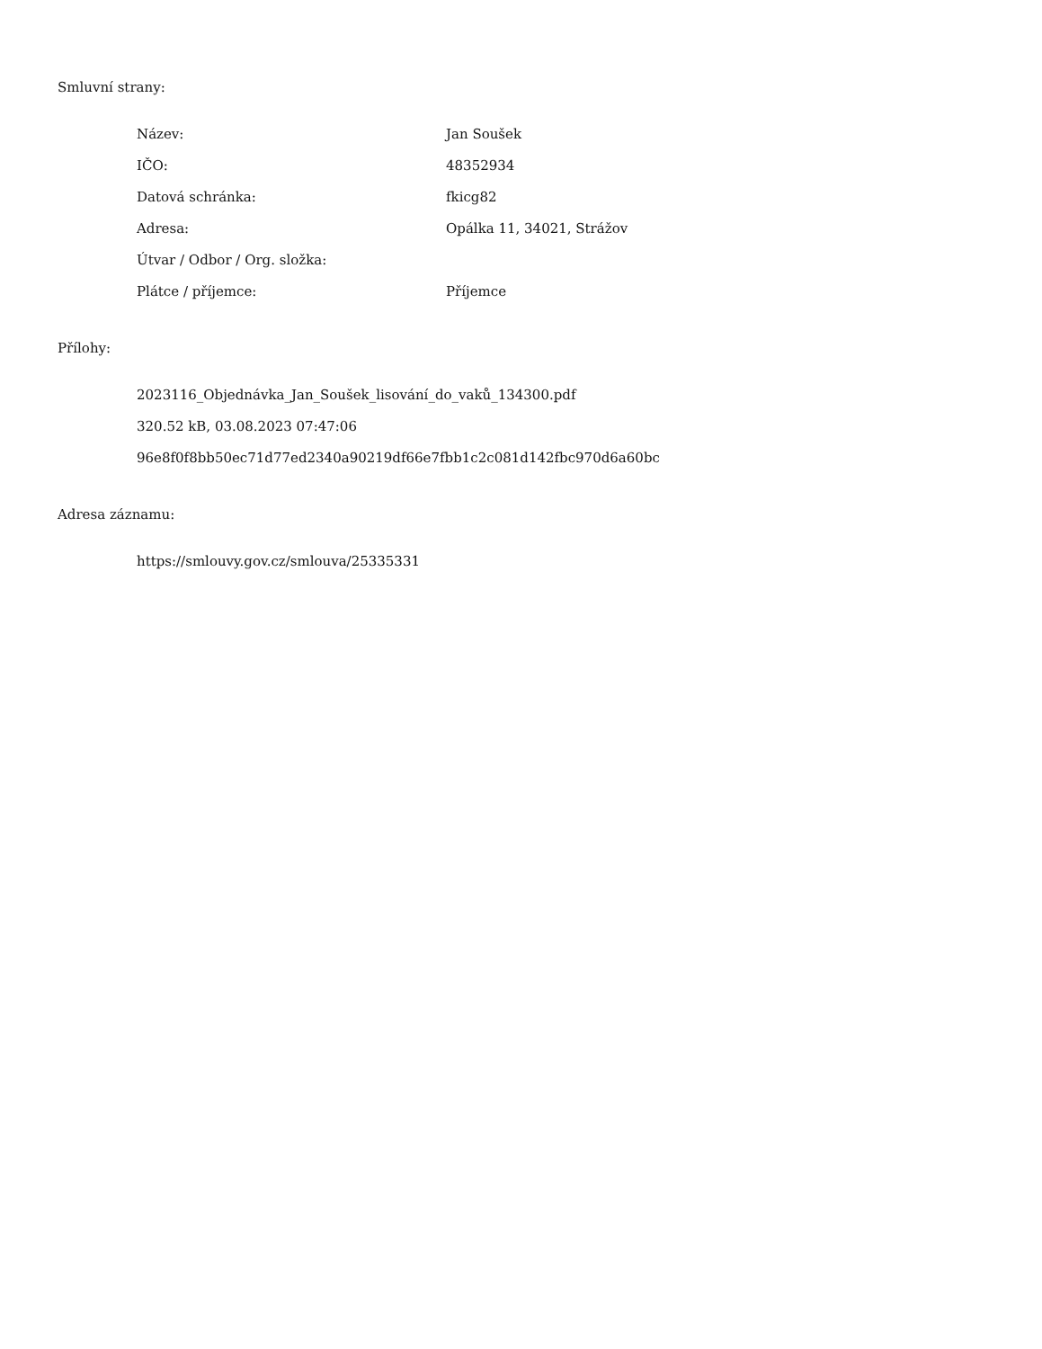Smluvní strany:
| Název: | Jan Soušek |
| IČO: | 48352934 |
| Datová schránka: | fkicg82 |
| Adresa: | Opálka 11, 34021, Strážov |
| Útvar / Odbor / Org. složka: | |
| Plátce / příjemce: | Příjemce |
Přílohy:
2023116_Objednávka_Jan_Soušek_lisování_do_vaků_134300.pdf
320.52 kB, 03.08.2023 07:47:06
96e8f0f8bb50ec71d77ed2340a90219df66e7fbb1c2c081d142fbc970d6a60bc
Adresa záznamu:
https://smlouvy.gov.cz/smlouva/25335331